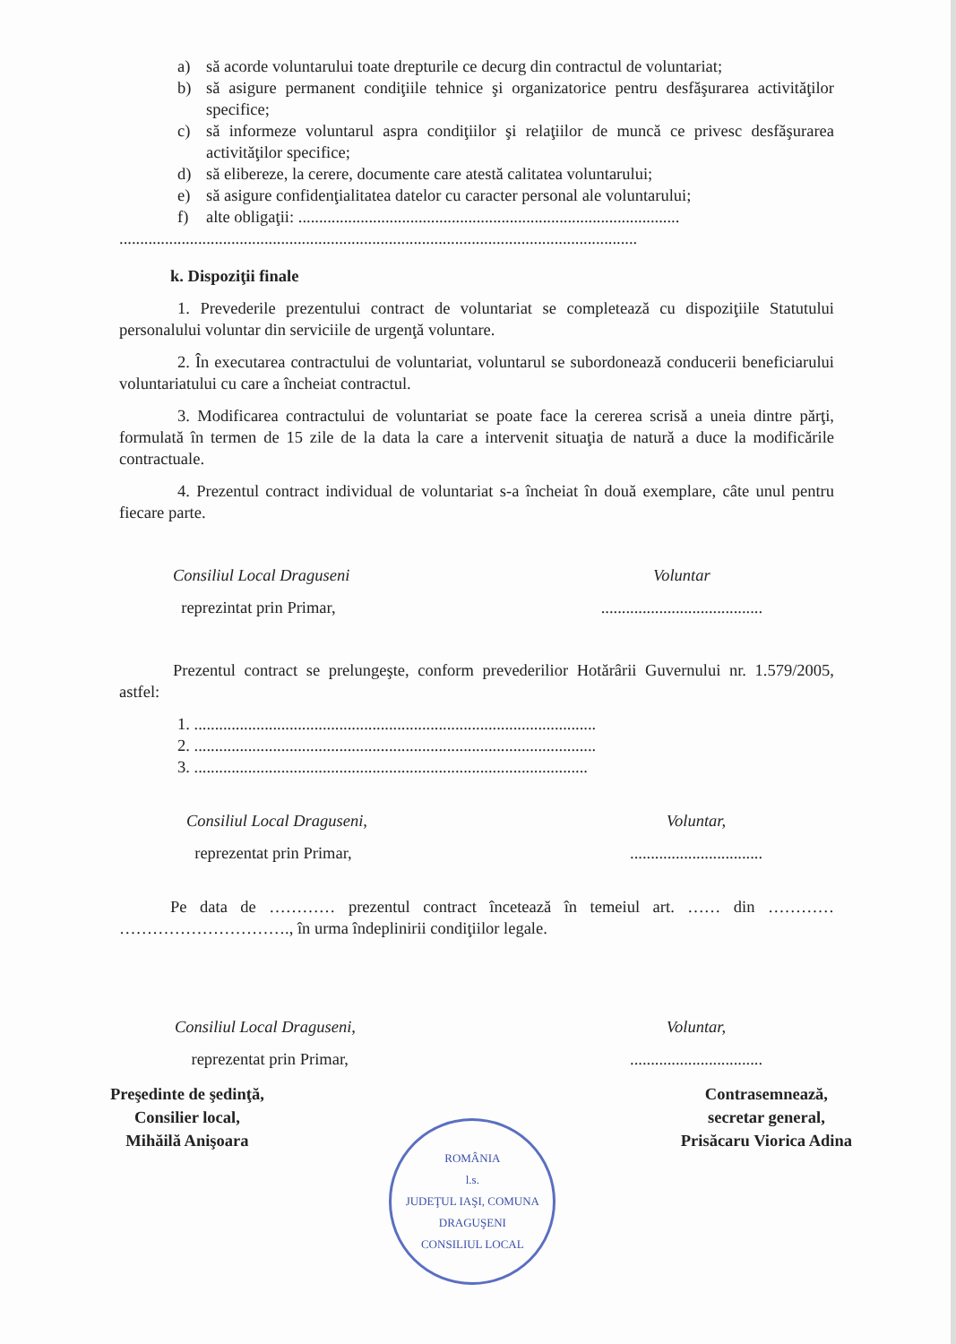a) să acorde voluntarului toate drepturile ce decurg din contractul de voluntariat;
b) să asigure permanent condiţiile tehnice şi organizatorice pentru desfăşurarea activităţilor specifice;
c) să informeze voluntarul aspra condiţiilor şi relaţiilor de muncă ce privesc desfăşurarea activităţilor specifice;
d) să elibereze, la cerere, documente care atestă calitatea voluntarului;
e) să asigure confidenţialitatea datelor cu caracter personal ale voluntarului;
f) alte obligaţii: ............................................................................................
.............................................................................................................................
k. Dispoziţii finale
1. Prevederile prezentului contract de voluntariat se completează cu dispoziţiile Statutului personalului voluntar din serviciile de urgenţă voluntare.
2. În executarea contractului de voluntariat, voluntarul se subordonează conducerii beneficiarului voluntariatului cu care a încheiat contractul.
3. Modificarea contractului de voluntariat se poate face la cererea scrisă a uneia dintre părţi, formulată în termen de 15 zile de la data la care a intervenit situaţia de natură a duce la modificările contractuale.
4. Prezentul contract individual de voluntariat s-a încheiat în două exemplare, câte unul pentru fiecare parte.
Consiliul Local Draguseni
reprezintat prin Primar,
Voluntar
.......................................
Prezentul contract se prelungeşte, conform prevederilior Hotărârii Guvernului nr. 1.579/2005, astfel:
1. .................................................................................................
2. .................................................................................................
3. ...............................................................................................
Consiliul Local Draguseni,
reprezentat prin Primar,
Voluntar,
................................
Pe data de ………… prezentul contract încetează în temeiul art. …… din ………… …………………………., în urma îndeplinirii condiţiilor legale.
Consiliul Local Draguseni,
reprezentat prin Primar,
Voluntar,
................................
Preşedinte de şedinţă,
Consilier local,
Mihăilă Anişoara
ROMÂNIA
l.s.
JUDEŢUL IAŞI, COMUNA DRAGUŞENI
CONSILIUL LOCAL
Contrasemnează,
secretar general,
Prisăcaru Viorica Adina